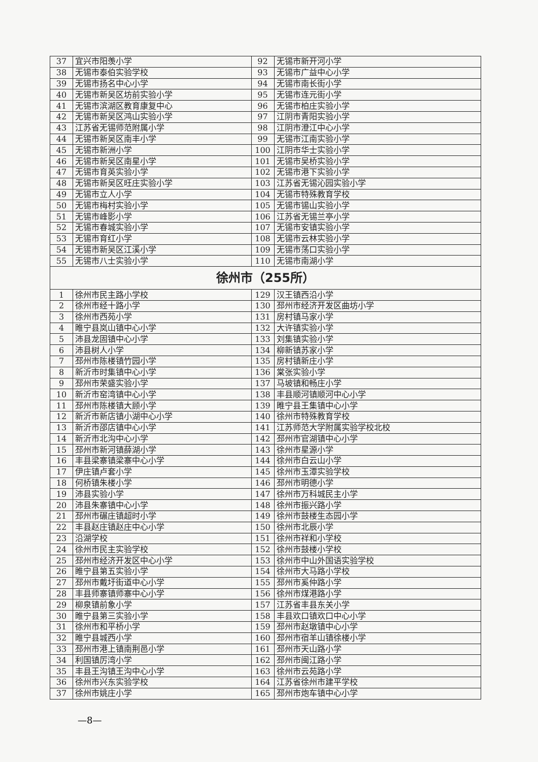| 37 | 宜兴市阳羡小学 | 92 | 无锡市新开河小学 |
| 38 | 无锡市泰伯实验学校 | 93 | 无锡市广益中心小学 |
| 39 | 无锡市扬名中心小学 | 94 | 无锡市南长街小学 |
| 40 | 无锡市新吴区坊前实验小学 | 95 | 无锡市连元街小学 |
| 41 | 无锡市滨湖区教育康复中心 | 96 | 无锡市柏庄实验小学 |
| 42 | 无锡市新吴区鸿山实验小学 | 97 | 江阴市青阳实验小学 |
| 43 | 江苏省无锡师范附属小学 | 98 | 江阴市澄江中心小学 |
| 44 | 无锡市新吴区南丰小学 | 99 | 无锡市江南实验小学 |
| 45 | 无锡市新洲小学 | 100 | 江阴市华士实验小学 |
| 46 | 无锡市新吴区南星小学 | 101 | 无锡市吴桥实验小学 |
| 47 | 无锡市育英实验小学 | 102 | 无锡市港下实验小学 |
| 48 | 无锡市新吴区旺庄实验小学 | 103 | 江苏省无锡沁园实验小学 |
| 49 | 无锡市立人小学 | 104 | 无锡市特殊教育学校 |
| 50 | 无锡市梅村实验小学 | 105 | 无锡市锡山实验小学 |
| 51 | 无锡市峰影小学 | 106 | 江苏省无锡兰亭小学 |
| 52 | 无锡市春城实验小学 | 107 | 无锡市安镇实验小学 |
| 53 | 无锡市育红小学 | 108 | 无锡市云林实验小学 |
| 54 | 无锡市新吴区江溪小学 | 109 | 无锡市荡口实验小学 |
| 55 | 无锡市八士实验小学 | 110 | 无锡市南湖小学 |
| 徐州市（255所） | | | |
| 1 | 徐州市民主路小学校 | 129 | 汉王镇西沿小学 |
| 2 | 徐州市经十路小学 | 130 | 邳州市经济开发区曲坊小学 |
| 3 | 徐州市西苑小学 | 131 | 房村镇马家小学 |
| 4 | 睢宁县岚山镇中心小学 | 132 | 大许镇实验小学 |
| 5 | 沛县龙固镇中心小学 | 133 | 刘集镇实验小学 |
| 6 | 沛县树人小学 | 134 | 柳新镇苏家小学 |
| 7 | 邳州市陈楼镇竹园小学 | 135 | 房村镇新庄小学 |
| 8 | 新沂市时集镇中心小学 | 136 | 棠张实验小学 |
| 9 | 邳州市荣盛实验小学 | 137 | 马坡镇和畅庄小学 |
| 10 | 新沂市窑湾镇中心小学 | 138 | 丰县顺河镇顺河中心小学 |
| 11 | 邳州市陈楼镇大顾小学 | 139 | 睢宁县王集镇中心小学 |
| 12 | 新沂市新店镇小湖中心小学 | 140 | 徐州市特殊教育学校 |
| 13 | 新沂市邵店镇中心小学 | 141 | 江苏师范大学附属实验学校北校 |
| 14 | 新沂市北沟中心小学 | 142 | 邳州市官湖镇中心小学 |
| 15 | 邳州市新河镇薛湖小学 | 143 | 徐州市星源小学 |
| 16 | 丰县梁寨镇梁寨中心小学 | 144 | 徐州市白云山小学 |
| 17 | 伊庄镇卢套小学 | 145 | 徐州市玉潭实验学校 |
| 18 | 何桥镇朱楼小学 | 146 | 邳州市明德小学 |
| 19 | 沛县实验小学 | 147 | 徐州市万科城民主小学 |
| 20 | 沛县朱寨镇中心小学 | 148 | 徐州市振兴路小学 |
| 21 | 邳州市碾庄镇超时小学 | 149 | 徐州市鼓楼生态园小学 |
| 22 | 丰县赵庄镇赵庄中心小学 | 150 | 徐州市北辰小学 |
| 23 | 沿湖学校 | 151 | 徐州市祥和小学校 |
| 24 | 徐州市民主实验学校 | 152 | 徐州市鼓楼小学校 |
| 25 | 邳州市经济开发区中心小学 | 153 | 徐州市中山外国语实验学校 |
| 26 | 睢宁县第五实验小学 | 154 | 徐州市大马路小学校 |
| 27 | 邳州市戴圩街道中心小学 | 155 | 邳州市奚仲路小学 |
| 28 | 丰县师寨镇师寨中心小学 | 156 | 徐州市煤港路小学 |
| 29 | 柳泉镇前象小学 | 157 | 江苏省丰县东关小学 |
| 30 | 睢宁县第三实验小学 | 158 | 丰县欢口镇欢口中心小学 |
| 31 | 徐州市和平桥小学 | 159 | 邳州市赵墩镇中心小学 |
| 32 | 睢宁县城西小学 | 160 | 邳州市宿羊山镇徐楼小学 |
| 33 | 邳州市港上镇南荆邑小学 | 161 | 邳州市天山路小学 |
| 34 | 利国镇厉湾小学 | 162 | 邳州市闽江路小学 |
| 35 | 丰县王沟镇王沟中心小学 | 163 | 徐州市云苑路小学 |
| 36 | 徐州市兴东实验学校 | 164 | 江苏省徐州市建平学校 |
| 37 | 徐州市姚庄小学 | 165 | 邳州市炮车镇中心小学 |
—8—